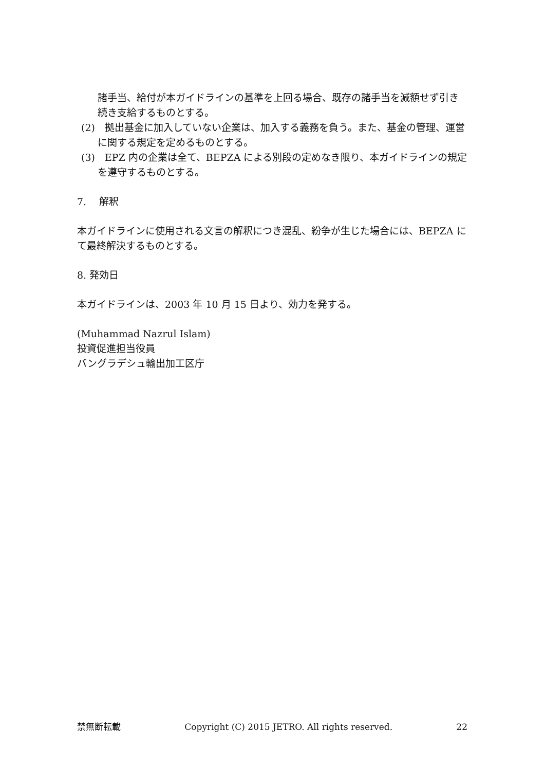諸手当、給付が本ガイドラインの基準を上回る場合、既存の諸手当を減額せず引き続き支給するものとする。
(2)　拠出基金に加入していない企業は、加入する義務を負う。また、基金の管理、運営に関する規定を定めるものとする。
(3)　EPZ 内の企業は全て、BEPZA による別段の定めなき限り、本ガイドラインの規定を遵守するものとする。
7.　 解釈
本ガイドラインに使用される文言の解釈につき混乱、紛争が生じた場合には、BEPZA にて最終解決するものとする。
8. 発効日
本ガイドラインは、2003 年 10 月 15 日より、効力を発する。
(Muhammad Nazrul Islam)
投資促進担当役員
バングラデシュ輸出加工区庁
禁無断転載 Copyright (C) 2015 JETRO. All rights reserved. 22